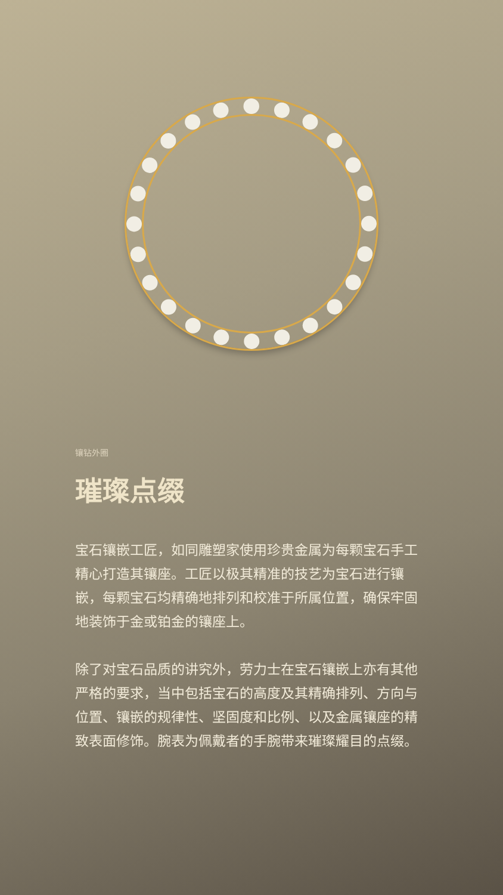镶钻外圈
璀璨点缀
宝石镶嵌工匠，如同雕塑家使用珍贵金属为每颗宝石手工精心打造其镶座。工匠以极其精准的技艺为宝石进行镶嵌，每颗宝石均精确地排列和校准于所属位置，确保牢固地装饰于金或铂金的镶座上。
除了对宝石品质的讲究外，劳力士在宝石镶嵌上亦有其他严格的要求，当中包括宝石的高度及其精确排列、方向与位置、镶嵌的规律性、坚固度和比例、以及金属镶座的精致表面修饰。腕表为佩戴者的手腕带来璀璨耀目的点缀。